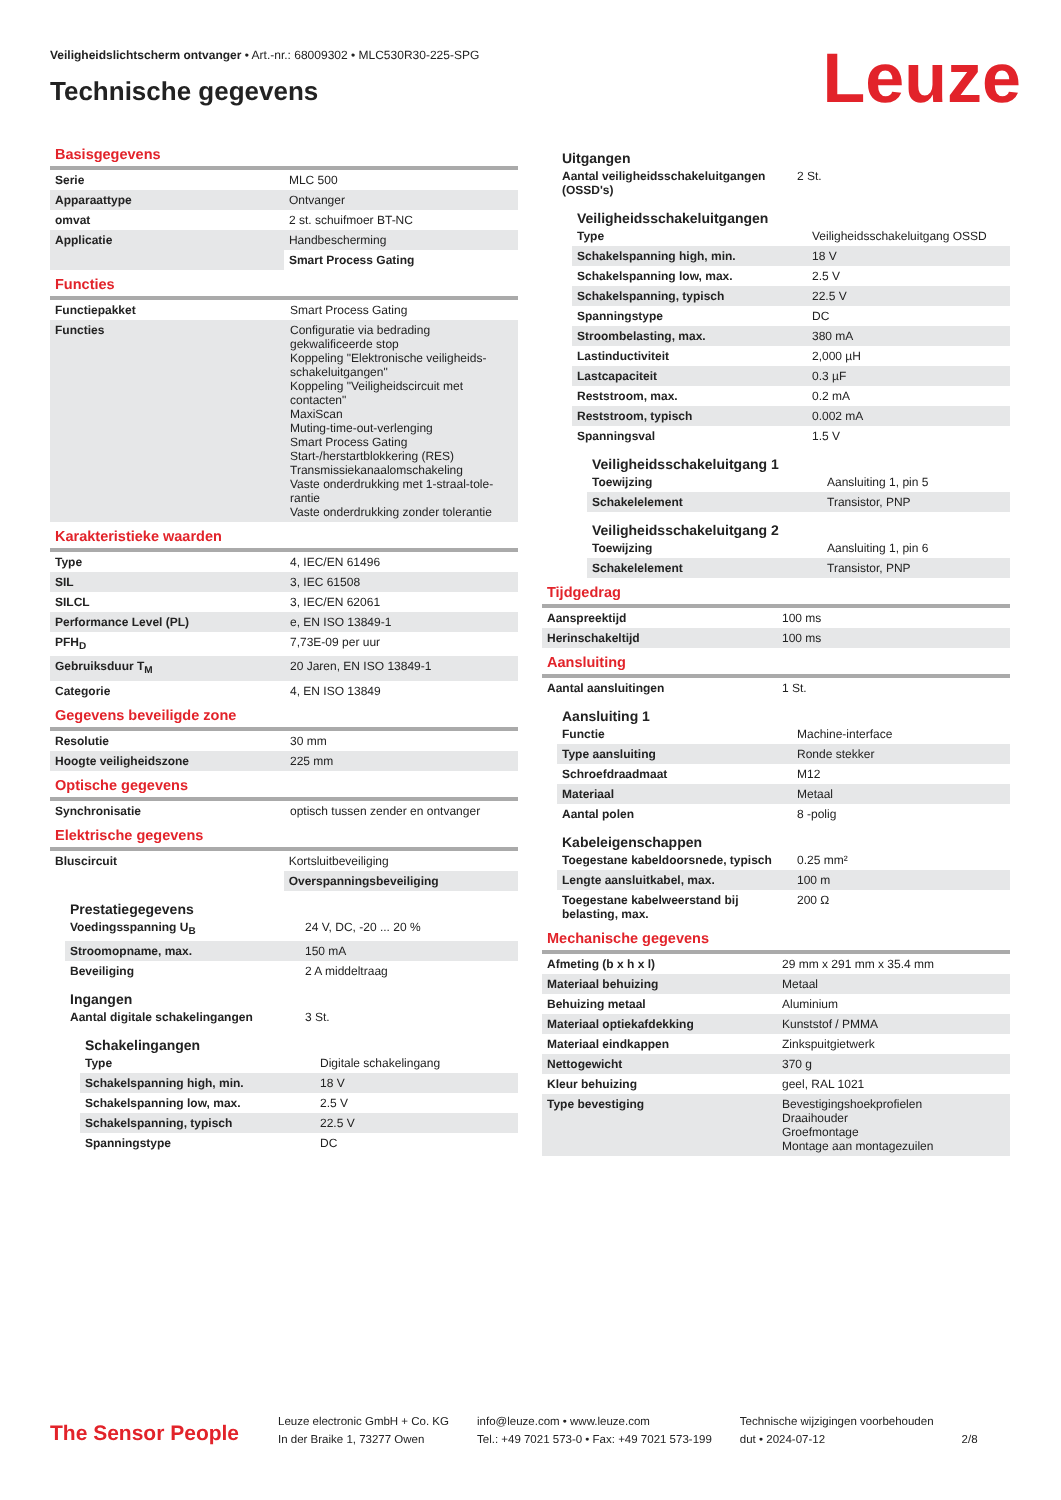Veiligheidslichtscherm ontvanger • Art.-nr.: 68009302 • MLC530R30-225-SPG
Technische gegevens Leuze
Basisgegevens
| Serie | MLC 500 |
| Apparaattype | Ontvanger |
| omvat | 2 st. schuifmoer BT-NC |
| Applicatie | Handbescherming |
| | Smart Process Gating |
Functies
| Functiepakket | Smart Process Gating |
| Functies | Configuratie via bedrading gekwalificeerde stop Koppeling "Elektronische veiligheids-schakeluitgangen" Koppeling "Veiligheidscircuit met contacten" MaxiScan Muting-time-out-verlenging Smart Process Gating Start-/herstartblokkering (RES) Transmissiekanaalomschakeling Vaste onderdrukking met 1-straal-tole-rantie Vaste onderdrukking zonder tolerantie |
Karakteristieke waarden
| Type | 4, IEC/EN 61496 |
| SIL | 3, IEC 61508 |
| SILCL | 3, IEC/EN 62061 |
| Performance Level (PL) | e, EN ISO 13849-1 |
| PFH<sub>D</sub> | 7,73E-09 per uur |
| Gebruiksduur T<sub>M</sub> | 20 Jaren, EN ISO 13849-1 |
| Categorie | 4, EN ISO 13849 |
Gegevens beveiligde zone
| Resolutie | 30 mm |
| Hoogte veiligheidszone | 225 mm |
Optische gegevens
| Synchronisatie | optisch tussen zender en ontvanger |
Elektrische gegevens
| Bluscircuit | Kortsluitbeveiliging |
| | Overspanningsbeveiliging |
Prestatiegegevens
| Voedingsspanning U<sub>B</sub> | 24 V, DC, -20 ... 20 % |
| Stroomopname, max. | 150 mA |
| Beveiliging | 2 A middeltraag |
Ingangen
| Aantal digitale schakelingangen | 3 St. |
Schakelingangen
| Type | Digitale schakelingang |
| Schakelspanning high, min. | 18 V |
| Schakelspanning low, max. | 2.5 V |
| Schakelspanning, typisch | 22.5 V |
| Spanningstype | DC |
Uitgangen
| Aantal veiligheidsschakeluitgangen (OSSD's) | 2 St. |
Veiligheidsschakeluitgangen
| Type | Veiligheidsschakeluitgang OSSD |
| Schakelspanning high, min. | 18 V |
| Schakelspanning low, max. | 2.5 V |
| Schakelspanning, typisch | 22.5 V |
| Spanningstype | DC |
| Stroombelasting, max. | 380 mA |
| Lastinductiviteit | 2,000 µH |
| Lastcapaciteit | 0.3 µF |
| Reststroom, max. | 0.2 mA |
| Reststroom, typisch | 0.002 mA |
| Spanningsval | 1.5 V |
Veiligheidsschakeluitgang 1
| Toewijzing | Aansluiting 1, pin 5 |
| Schakelelement | Transistor, PNP |
Veiligheidsschakeluitgang 2
| Toewijzing | Aansluiting 1, pin 6 |
| Schakelelement | Transistor, PNP |
Tijdgedrag
| Aanspreektijd | 100 ms |
| Herinschakeltijd | 100 ms |
Aansluiting
| Aantal aansluitingen | 1 St. |
Aansluiting 1
| Functie | Machine-interface |
| Type aansluiting | Ronde stekker |
| Schroefdraadmaat | M12 |
| Materiaal | Metaal |
| Aantal polen | 8 -polig |
Kabeleigenschappen
| Toegestane kabeldoorsnede, typisch | 0.25 mm² |
| Lengte aansluitkabel, max. | 100 m |
| Toegestane kabelweerstand bij belasting, max. | 200 Ω |
Mechanische gegevens
| Afmeting (b x h x l) | 29 mm x 291 mm x 35.4 mm |
| Materiaal behuizing | Metaal |
| Behuizing metaal | Aluminium |
| Materiaal optiekafdekking | Kunststof / PMMA |
| Materiaal eindkappen | Zinkspuitgietwerk |
| Nettogewicht | 370 g |
| Kleur behuizing | geel, RAL 1021 |
| Type bevestiging | Bevestigingshoekprofielen Draaihouder Groefmontage Montage aan montagezuilen |
The Sensor People
Leuze electronic GmbH + Co. KG
In der Braike 1, 73277 Owen
info@leuze.com • www.leuze.com
Tel.: +49 7021 573-0 • Fax: +49 7021 573-199
Technische wijzigingen voorbehouden
dut • 2024-07-12
2/8